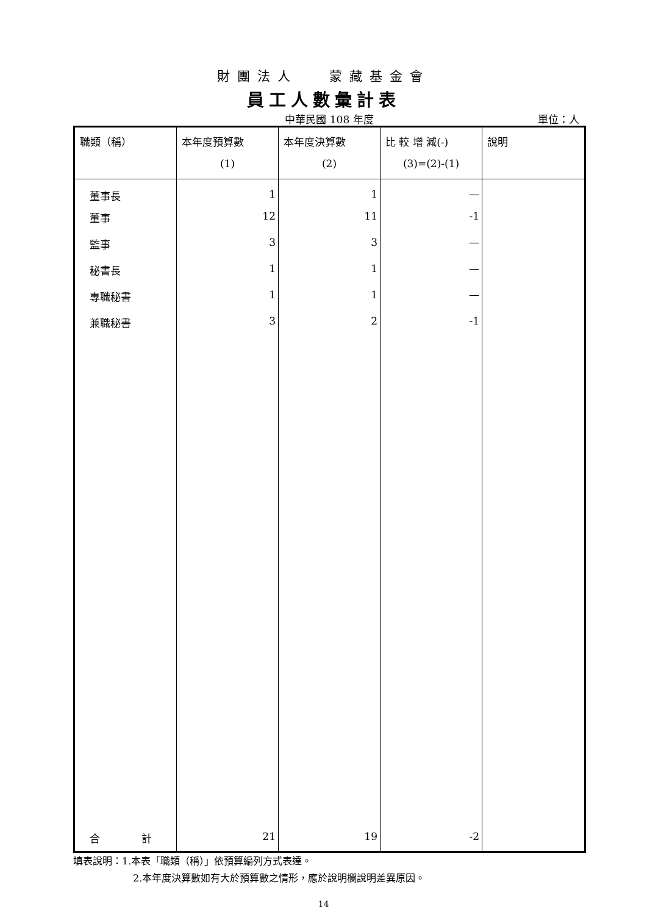財團法人　 蒙藏基金會
員工人數彙計表
中華民國 108 年度
單位：人
| 職類（稱） | 本年度預算數 (1) | 本年度決算數 (2) | 比 較 增 減(-) (3)=(2)-(1) | 說明 |
| 董事長 | 1 | 1 | — | |
| 董事 | 12 | 11 | -1 | |
| 監事 | 3 | 3 | — | |
| 秘書長 | 1 | 1 | — | |
| 專職秘書 | 1 | 1 | — | |
| 兼職秘書 | 3 | 2 | -1 | |
| 合 計 | 21 | 19 | -2 | |
填表說明：1.本表「職類（稱）」依預算編列方式表達。
2.本年度決算數如有大於預算數之情形，應於說明欄說明差異原因。
14